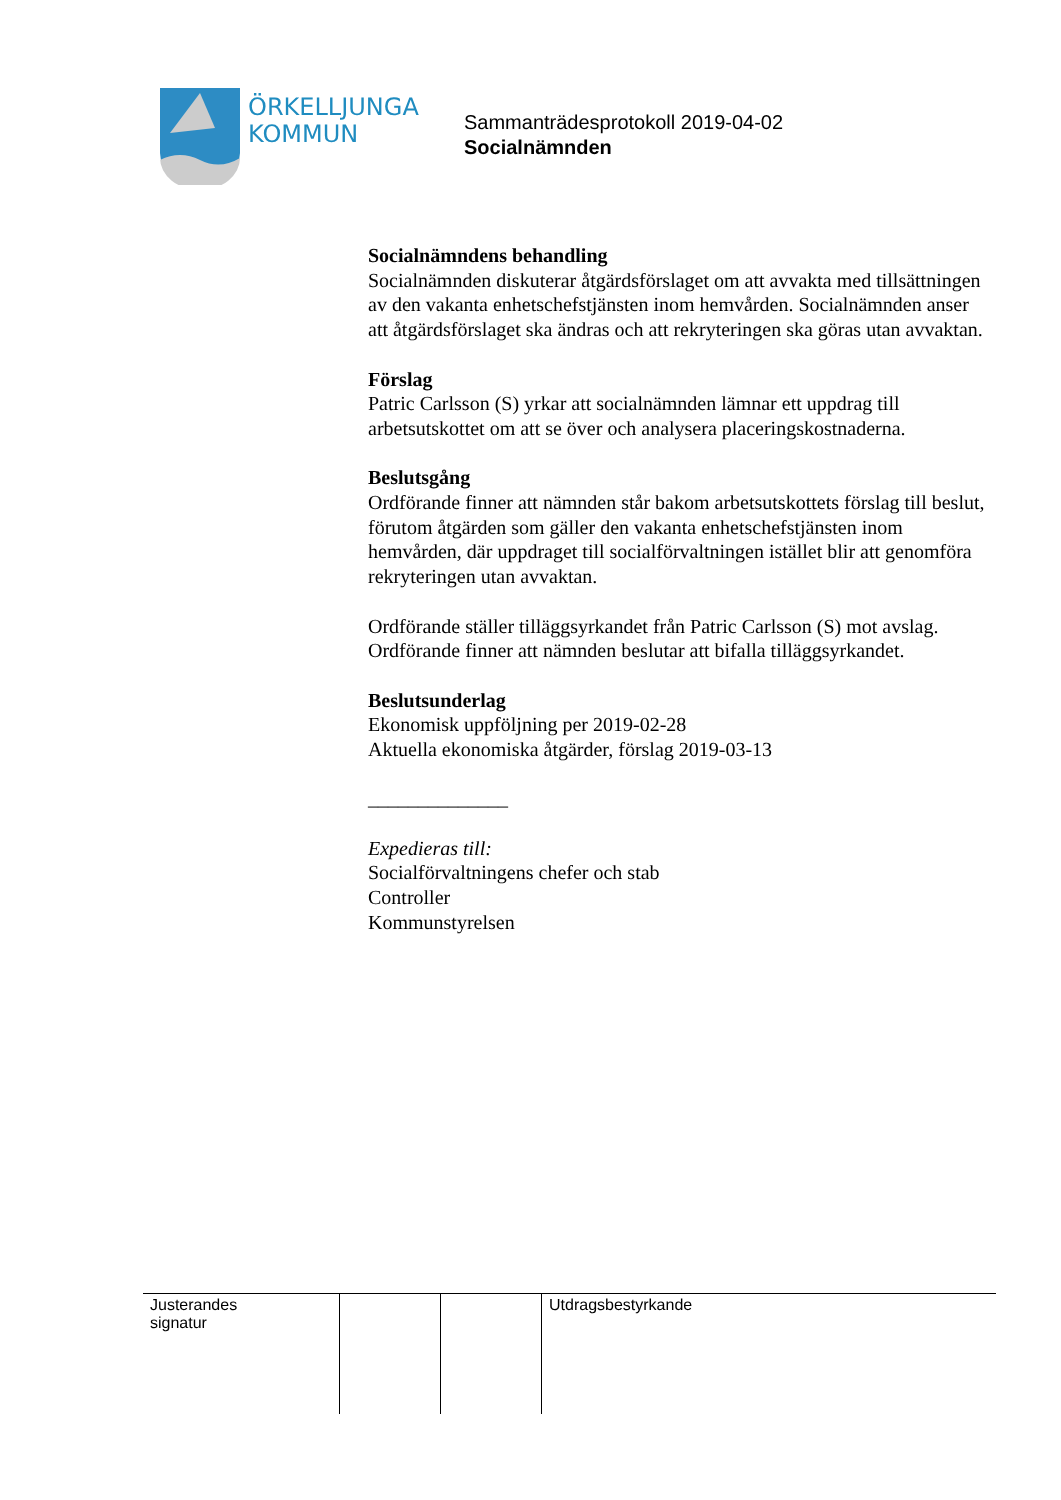ÖRKELLJUNGA
KOMMUN
Sammanträdesprotokoll 2019-04-02
Socialnämnden
Socialnämndens behandling
Socialnämnden diskuterar åtgärdsförslaget om att avvakta med tillsättningen av den vakanta enhetschefstjänsten inom hemvården. Socialnämnden anser att åtgärdsförslaget ska ändras och att rekryteringen ska göras utan avvaktan.
Förslag
Patric Carlsson (S) yrkar att socialnämnden lämnar ett uppdrag till arbetsutskottet om att se över och analysera placeringskostnaderna.
Beslutsgång
Ordförande finner att nämnden står bakom arbetsutskottets förslag till beslut, förutom åtgärden som gäller den vakanta enhetschefstjänsten inom hemvården, där uppdraget till socialförvaltningen istället blir att genomföra rekryteringen utan avvaktan.
Ordförande ställer tilläggsyrkandet från Patric Carlsson (S) mot avslag. Ordförande finner att nämnden beslutar att bifalla tilläggsyrkandet.
Beslutsunderlag
Ekonomisk uppföljning per 2019-02-28
Aktuella ekonomiska åtgärder, förslag 2019-03-13
______________
Expedieras till:
Socialförvaltningens chefer och stab
Controller
Kommunstyrelsen
| Justerandes signatur | | | Utdragsbestyrkande |